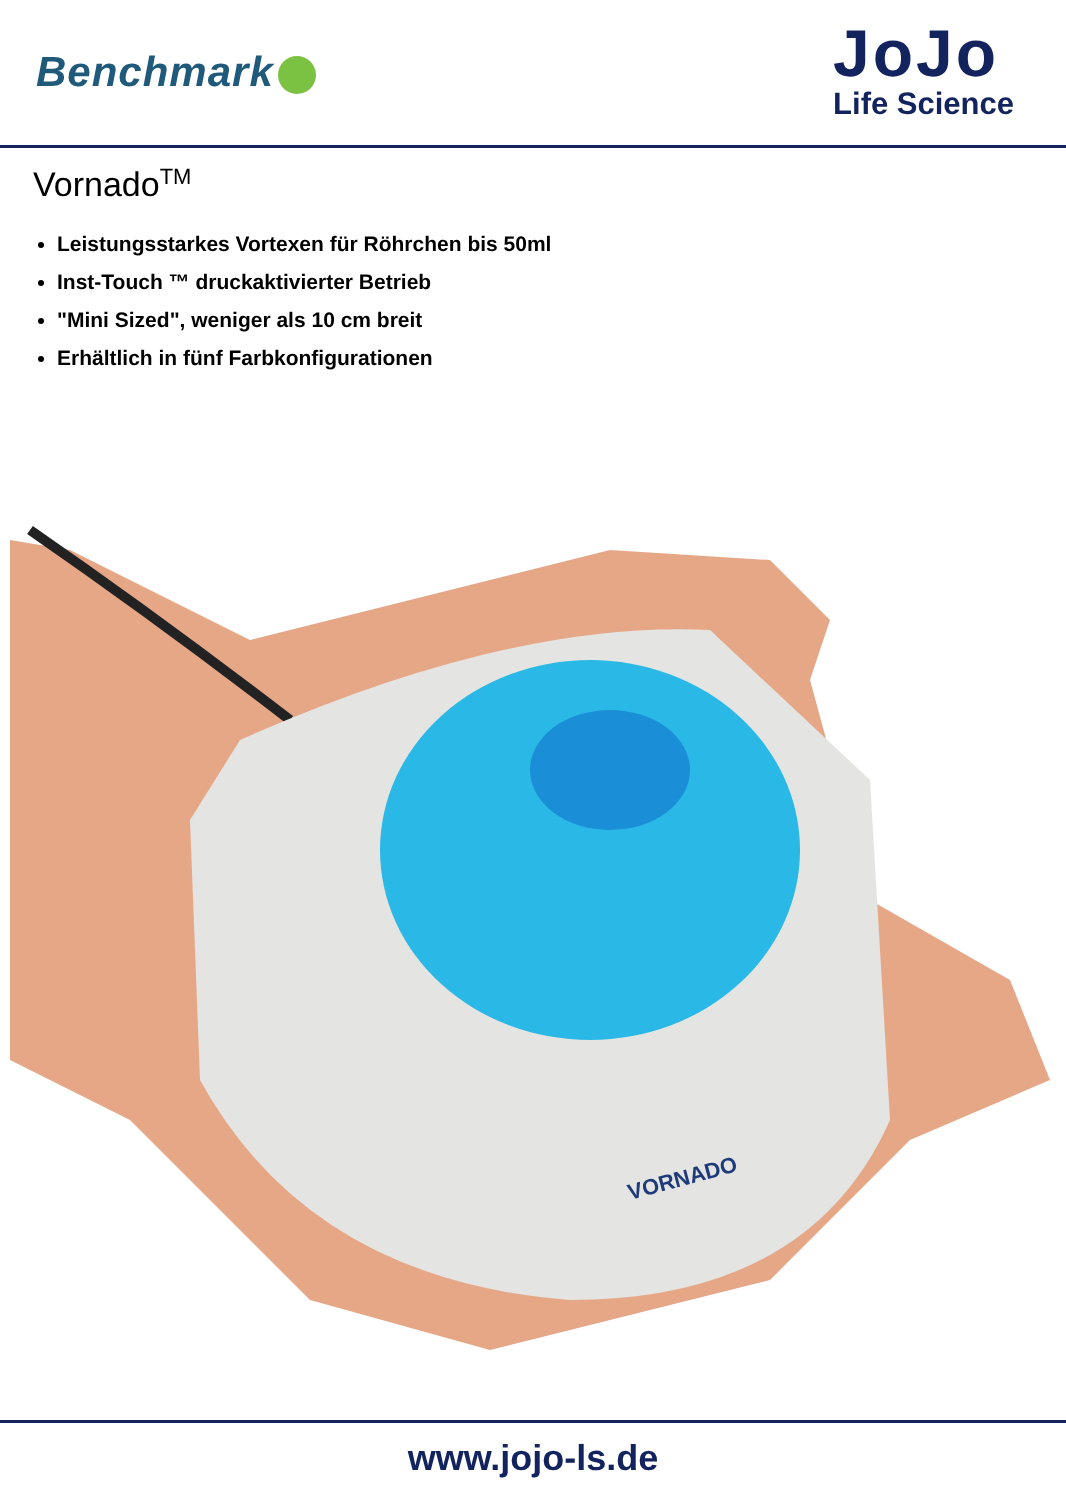Benchmark
JoJo
Life Science
Vornado<sup>TM</sup>
Leistungsstarkes Vortexen für Röhrchen bis 50ml
Inst-Touch ™ druckaktivierter Betrieb
"Mini Sized", weniger als 10 cm breit
Erhältlich in fünf Farbkonfigurationen
VORNADO
www.jojo-ls.de